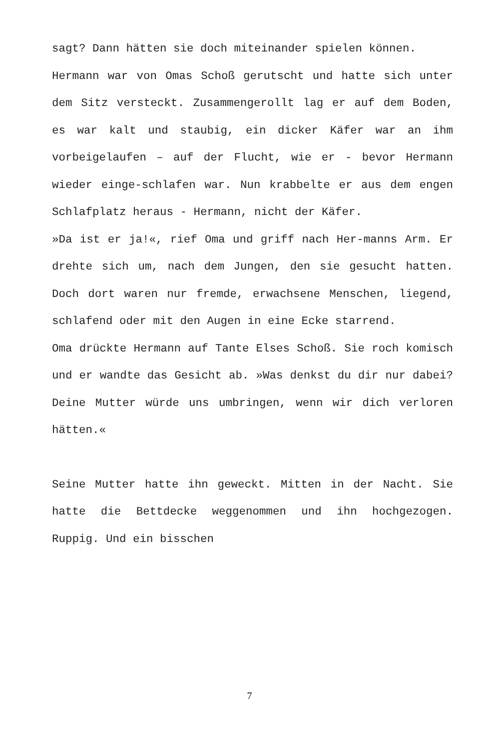sagt? Dann hätten sie doch miteinander spielen können.
Hermann war von Omas Schoß gerutscht und hatte sich unter dem Sitz versteckt. Zusammengerollt lag er auf dem Boden, es war kalt und staubig, ein dicker Käfer war an ihm vorbeigelaufen – auf der Flucht, wie er - bevor Hermann wieder einge-schlafen war. Nun krabbelte er aus dem engen Schlafplatz heraus - Hermann, nicht der Käfer.
»Da ist er ja!«, rief Oma und griff nach Her-manns Arm. Er drehte sich um, nach dem Jungen, den sie gesucht hatten. Doch dort waren nur fremde, erwachsene Menschen, liegend, schlafend oder mit den Augen in eine Ecke starrend.
Oma drückte Hermann auf Tante Elses Schoß. Sie roch komisch und er wandte das Gesicht ab. »Was denkst du dir nur dabei? Deine Mutter würde uns umbringen, wenn wir dich verloren hätten.«
Seine Mutter hatte ihn geweckt. Mitten in der Nacht. Sie hatte die Bettdecke weggenommen und ihn hochgezogen. Ruppig. Und ein bisschen
7